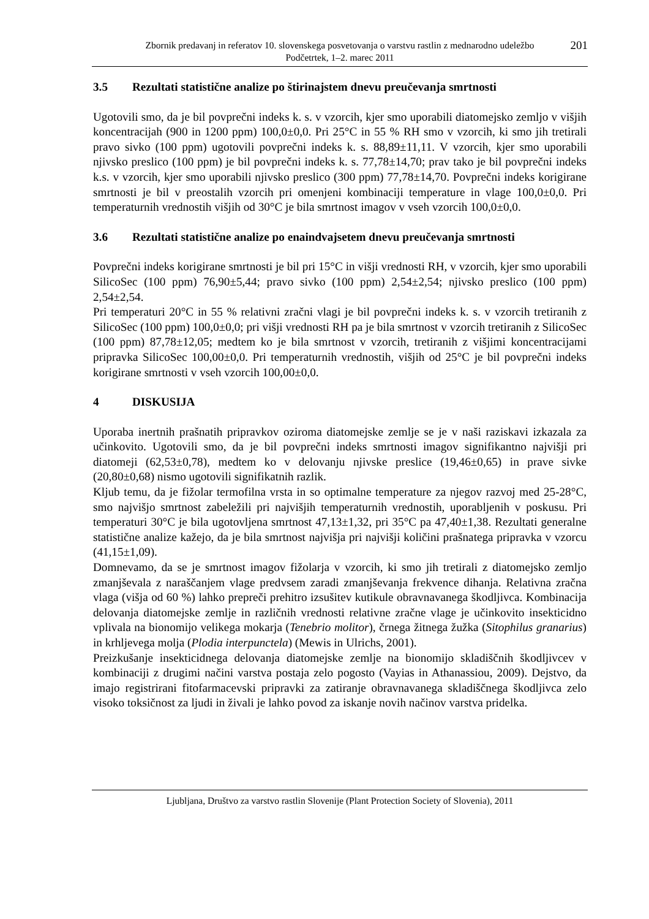Zbornik predavanj in referatov 10. slovenskega posvetovanja o varstvu rastlin z mednarodno udeležbo
Podčetrtek, 1–2. marec 2011
201
3.5 Rezultati statistične analize po štirinajstem dnevu preučevanja smrtnosti
Ugotovili smo, da je bil povprečni indeks k. s. v vzorcih, kjer smo uporabili diatomejsko zemljo v višjih koncentracijah (900 in 1200 ppm) 100,0±0,0. Pri 25°C in 55 % RH smo v vzorcih, ki smo jih tretirali pravo sivko (100 ppm) ugotovili povprečni indeks k. s. 88,89±11,11. V vzorcih, kjer smo uporabili njivsko preslico (100 ppm) je bil povprečni indeks k. s. 77,78±14,70; prav tako je bil povprečni indeks k.s. v vzorcih, kjer smo uporabili njivsko preslico (300 ppm) 77,78±14,70. Povprečni indeks korigirane smrtnosti je bil v preostalih vzorcih pri omenjeni kombinaciji temperature in vlage 100,0±0,0. Pri temperaturnih vrednostih višjih od 30°C je bila smrtnost imagov v vseh vzorcih 100,0±0,0.
3.6 Rezultati statistične analize po enaindvajsetem dnevu preučevanja smrtnosti
Povprečni indeks korigirane smrtnosti je bil pri 15°C in višji vrednosti RH, v vzorcih, kjer smo uporabili SilicoSec (100 ppm) 76,90±5,44; pravo sivko (100 ppm) 2,54±2,54; njivsko preslico (100 ppm) 2,54±2,54.
Pri temperaturi 20°C in 55 % relativni zračni vlagi je bil povprečni indeks k. s. v vzorcih tretiranih z SilicoSec (100 ppm) 100,0±0,0; pri višji vrednosti RH pa je bila smrtnost v vzorcih tretiranih z SilicoSec (100 ppm) 87,78±12,05; medtem ko je bila smrtnost v vzorcih, tretiranih z višjimi koncentracijami pripravka SilicoSec 100,00±0,0. Pri temperaturnih vrednostih, višjih od 25°C je bil povprečni indeks korigirane smrtnosti v vseh vzorcih 100,00±0,0.
4 DISKUSIJA
Uporaba inertnih prašnatih pripravkov oziroma diatomejske zemlje se je v naši raziskavi izkazala za učinkovito. Ugotovili smo, da je bil povprečni indeks smrtnosti imagov signifikantno najvišji pri diatomeji (62,53±0,78), medtem ko v delovanju njivske preslice (19,46±0,65) in prave sivke (20,80±0,68) nismo ugotovili signifikatnih razlik.
Kljub temu, da je fižolar termofilna vrsta in so optimalne temperature za njegov razvoj med 25-28°C, smo najvišjo smrtnost zabeležili pri najvišjih temperaturnih vrednostih, uporabljenih v poskusu. Pri temperaturi 30°C je bila ugotovljena smrtnost 47,13±1,32, pri 35°C pa 47,40±1,38. Rezultati generalne statistične analize kažejo, da je bila smrtnost najvišja pri najvišji količini prašnatega pripravka v vzorcu (41,15±1,09).
Domnevamo, da se je smrtnost imagov fižolarja v vzorcih, ki smo jih tretirali z diatomejsko zemljo zmanjševala z naraščanjem vlage predvsem zaradi zmanjševanja frekvence dihanja. Relativna zračna vlaga (višja od 60 %) lahko prepreči prehitro izsušitev kutikule obravnavanega škodljivca. Kombinacija delovanja diatomejske zemlje in različnih vrednosti relativne zračne vlage je učinkovito insekticidno vplivala na bionomijo velikega mokarja (Tenebrio molitor), črnega žitnega žužka (Sitophilus granarius) in krhljevega molja (Plodia interpunctela) (Mewis in Ulrichs, 2001).
Preizkušanje insekticidnega delovanja diatomejske zemlje na bionomijo skladiščnih škodljivcev v kombinaciji z drugimi načini varstva postaja zelo pogosto (Vayias in Athanassiou, 2009). Dejstvo, da imajo registrirani fitofarmacevski pripravki za zatiranje obravnavanega skladiščnega škodljivca zelo visoko toksičnost za ljudi in živali je lahko povod za iskanje novih načinov varstva pridelka.
Ljubljana, Društvo za varstvo rastlin Slovenije (Plant Protection Society of Slovenia), 2011